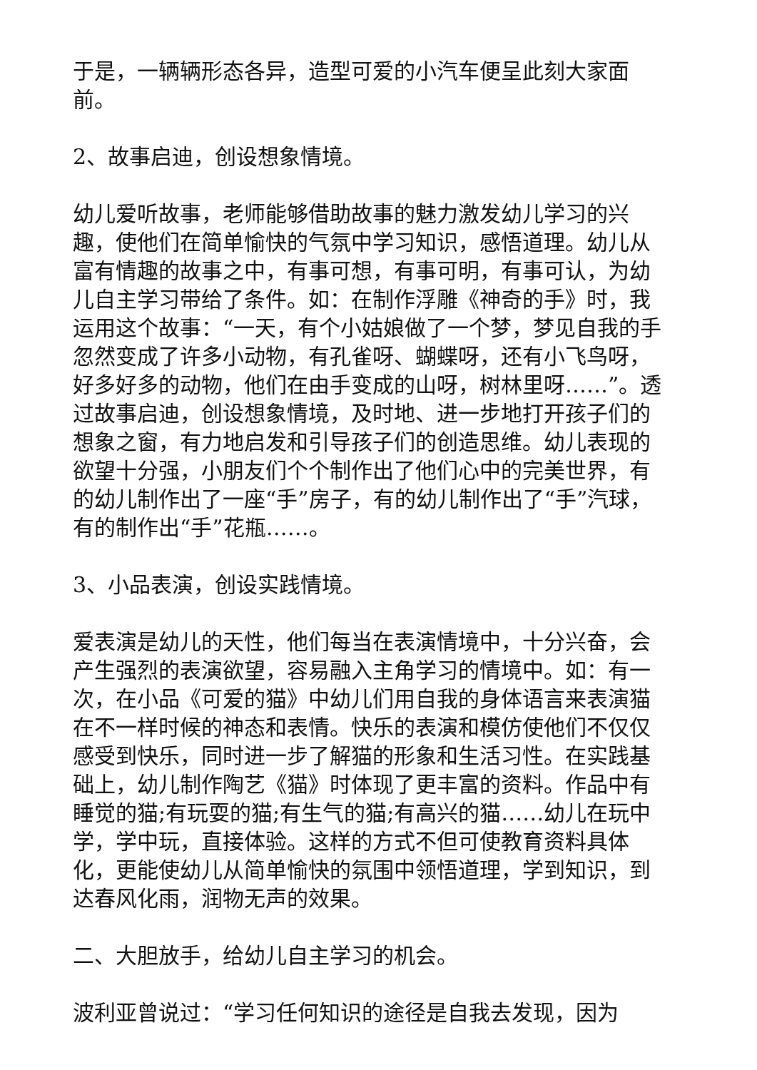于是，一辆辆形态各异，造型可爱的小汽车便呈此刻大家面前。
2、故事启迪，创设想象情境。
幼儿爱听故事，老师能够借助故事的魅力激发幼儿学习的兴趣，使他们在简单愉快的气氛中学习知识，感悟道理。幼儿从富有情趣的故事之中，有事可想，有事可明，有事可认，为幼儿自主学习带给了条件。如：在制作浮雕《神奇的手》时，我运用这个故事：“一天，有个小姑娘做了一个梦，梦见自我的手忽然变成了许多小动物，有孔雀呀、蝴蝶呀，还有小飞鸟呀，好多好多的动物，他们在由手变成的山呀，树林里呀……”。透过故事启迪，创设想象情境，及时地、进一步地打开孩子们的想象之窗，有力地启发和引导孩子们的创造思维。幼儿表现的欲望十分强，小朋友们个个制作出了他们心中的完美世界，有的幼儿制作出了一座“手”房子，有的幼儿制作出了“手”汽球，有的制作出“手”花瓶……。
3、小品表演，创设实践情境。
爱表演是幼儿的天性，他们每当在表演情境中，十分兴奋，会产生强烈的表演欲望，容易融入主角学习的情境中。如：有一次，在小品《可爱的猫》中幼儿们用自我的身体语言来表演猫在不一样时候的神态和表情。快乐的表演和模仿使他们不仅仅感受到快乐，同时进一步了解猫的形象和生活习性。在实践基础上，幼儿制作陶艺《猫》时体现了更丰富的资料。作品中有睡觉的猫;有玩耍的猫;有生气的猫;有高兴的猫……幼儿在玩中学，学中玩，直接体验。这样的方式不但可使教育资料具体化，更能使幼儿从简单愉快的氛围中领悟道理，学到知识，到达春风化雨，润物无声的效果。
二、大胆放手，给幼儿自主学习的机会。
波利亚曾说过：“学习任何知识的途径是自我去发现，因为